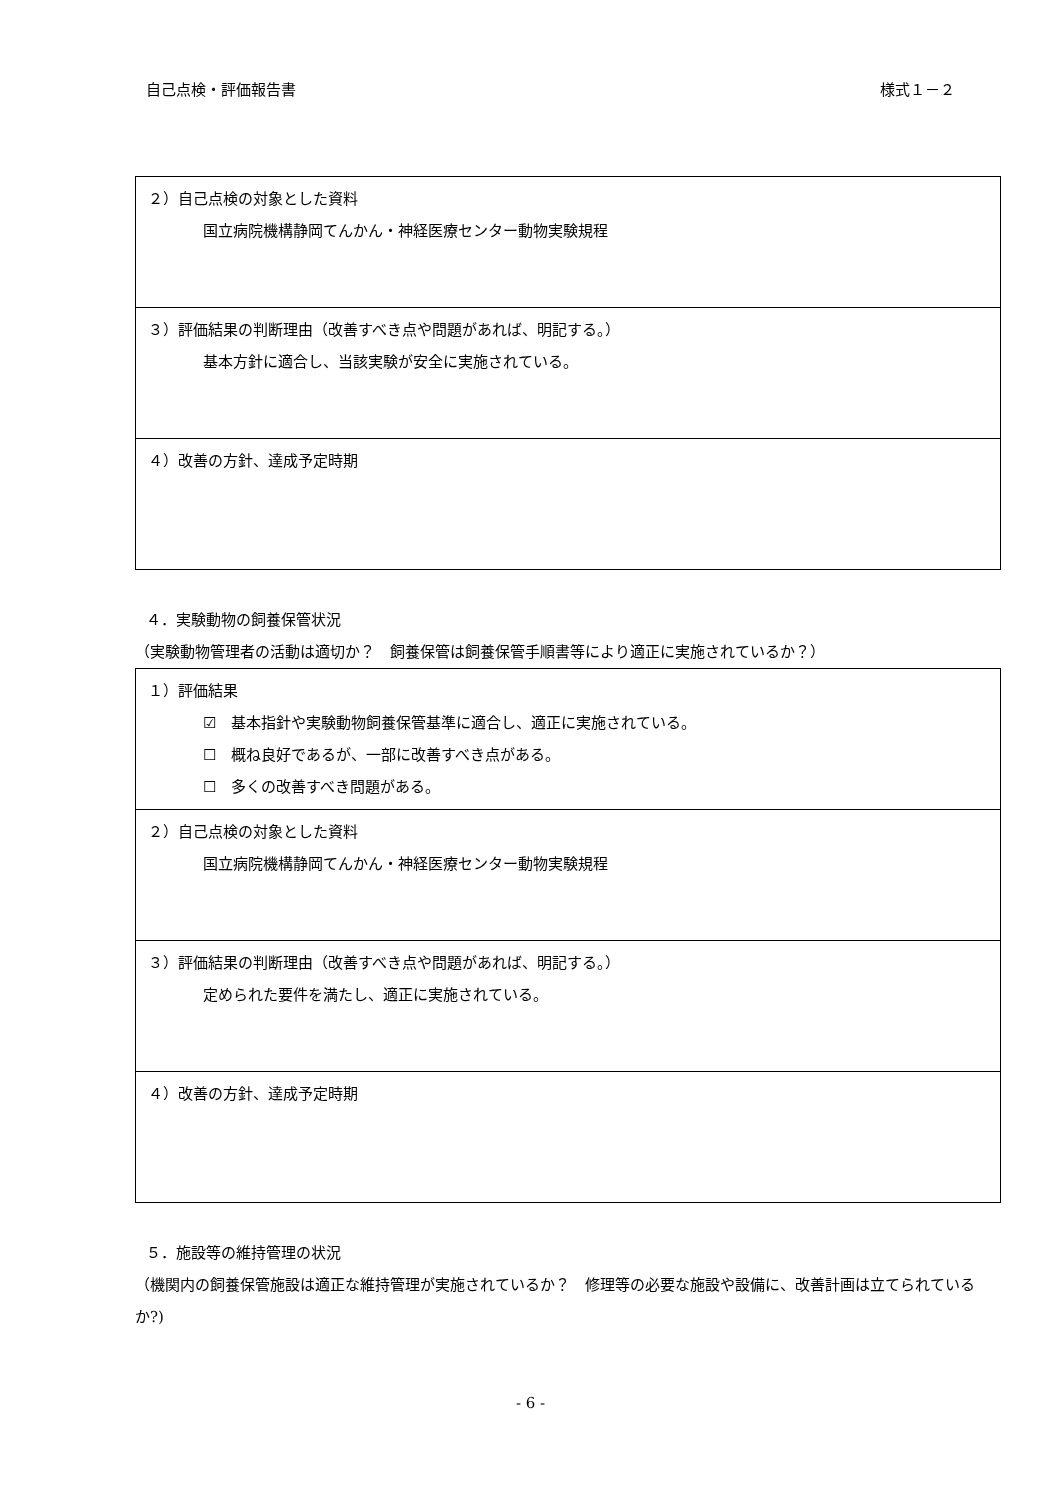自己点検・評価報告書 様式１－２
| ２）自己点検の対象とした資料 国立病院機構静岡てんかん・神経医療センター動物実験規程 |
| ３）評価結果の判断理由（改善すべき点や問題があれば、明記する。） 基本方針に適合し、当該実験が安全に実施されている。 |
| ４）改善の方針、達成予定時期 |
４．実験動物の飼養保管状況
（実験動物管理者の活動は適切か？　飼養保管は飼養保管手順書等により適正に実施されているか？）
| １）評価結果 ☑ 基本指針や実験動物飼養保管基準に適合し、適正に実施されている。 ☐ 概ね良好であるが、一部に改善すべき点がある。 ☐ 多くの改善すべき問題がある。 |
| ２）自己点検の対象とした資料 国立病院機構静岡てんかん・神経医療センター動物実験規程 |
| ３）評価結果の判断理由（改善すべき点や問題があれば、明記する。） 定められた要件を満たし、適正に実施されている。 |
| ４）改善の方針、達成予定時期 |
５．施設等の維持管理の状況
（機関内の飼養保管施設は適正な維持管理が実施されているか？　修理等の必要な施設や設備に、改善計画は立てられているか?)
- 6 -